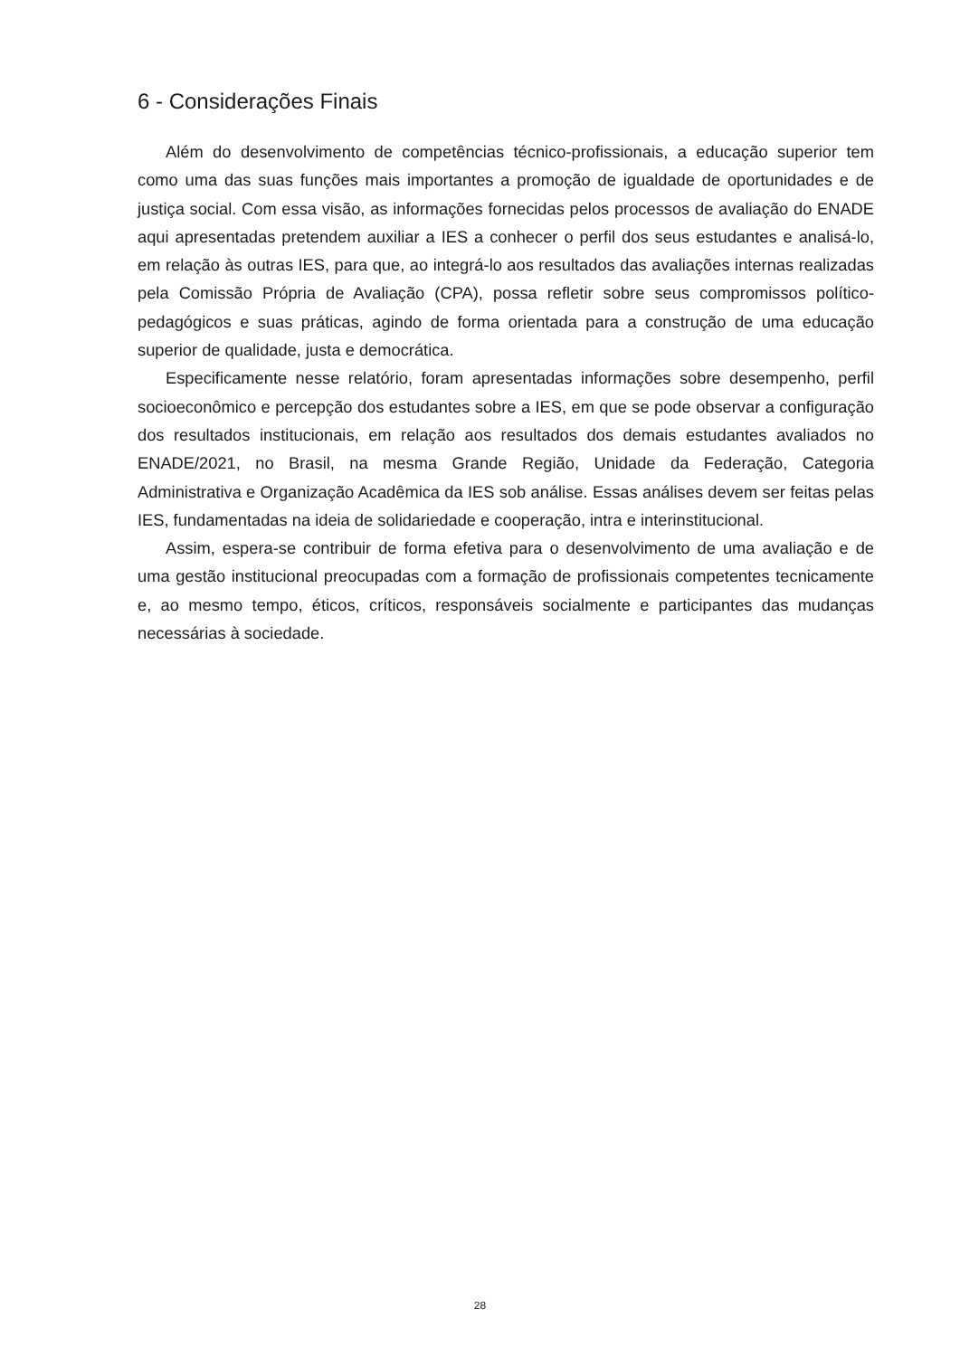6 - Considerações Finais
Além do desenvolvimento de competências técnico-profissionais, a educação superior tem como uma das suas funções mais importantes a promoção de igualdade de oportunidades e de justiça social. Com essa visão, as informações fornecidas pelos processos de avaliação do ENADE aqui apresentadas pretendem auxiliar a IES a conhecer o perfil dos seus estudantes e analisá-lo, em relação às outras IES, para que, ao integrá-lo aos resultados das avaliações internas realizadas pela Comissão Própria de Avaliação (CPA), possa refletir sobre seus compromissos político-pedagógicos e suas práticas, agindo de forma orientada para a construção de uma educação superior de qualidade, justa e democrática.
Especificamente nesse relatório, foram apresentadas informações sobre desempenho, perfil socioeconômico e percepção dos estudantes sobre a IES, em que se pode observar a configuração dos resultados institucionais, em relação aos resultados dos demais estudantes avaliados no ENADE/2021, no Brasil, na mesma Grande Região, Unidade da Federação, Categoria Administrativa e Organização Acadêmica da IES sob análise. Essas análises devem ser feitas pelas IES, fundamentadas na ideia de solidariedade e cooperação, intra e interinstitucional.
Assim, espera-se contribuir de forma efetiva para o desenvolvimento de uma avaliação e de uma gestão institucional preocupadas com a formação de profissionais competentes tecnicamente e, ao mesmo tempo, éticos, críticos, responsáveis socialmente e participantes das mudanças necessárias à sociedade.
28